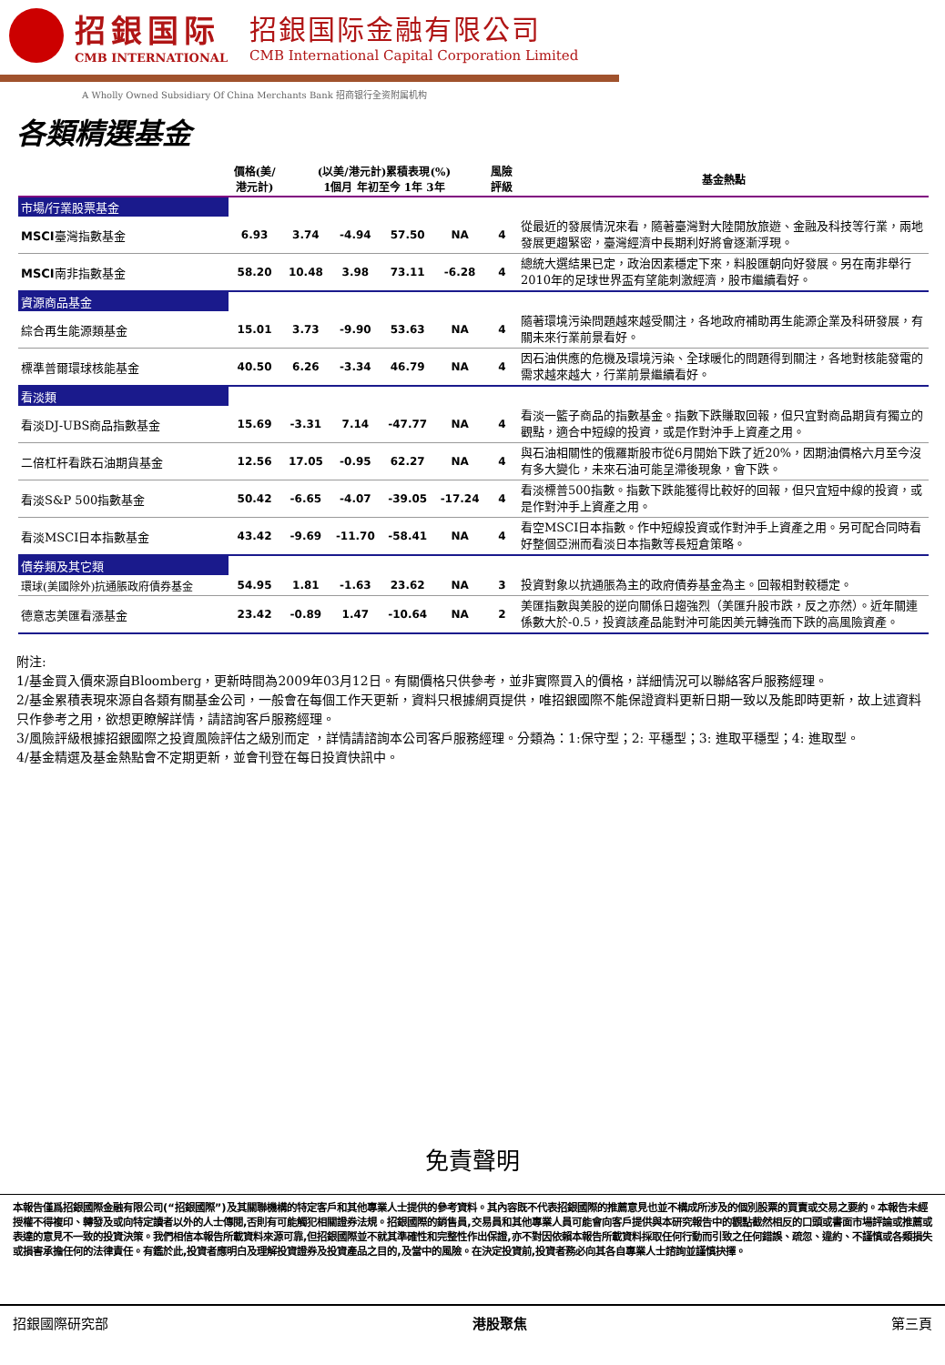招銀国际
CMB INTERNATIONAL
招銀国际金融有限公司
CMB International Capital Corporation Limited
A Wholly Owned Subsidiary Of China Merchants Bank 招商银行全资附属机构
各類精選基金
| | 價格(美/ 港元計) | (以美/港元計)累積表現(%) 1個月 年初至今 1年 3年 | | | | 風險 評級 | 基金熱點 |
| --- | --- | --- | --- | --- | --- | --- | --- |
| 市場/行業股票基金 | | | | | | | |
| MSCI 臺灣指數基金 | 6.93 | 3.74 | -4.94 | 57.50 | NA | 4 | 從最近的發展情況來看，隨著臺灣對大陸開放旅遊、金融及科技等行業，兩地發展更趨緊密，臺灣經濟中長期利好將會逐漸浮現。 |
| MSCI 南非指數基金 | 58.20 | 10.48 | 3.98 | 73.11 | -6.28 | 4 | 總統大選結果已定，政治因素穩定下來，料股匯朝向好發展。另在南非舉行2010年的足球世界盃有望能刺激經濟，股市繼續看好。 |
| 資源商品基金 | | | | | | | |
| 綜合再生能源類基金 | 15.01 | 3.73 | -9.90 | 53.63 | NA | 4 | 隨著環境污染問題越來越受關注，各地政府補助再生能源企業及科研發展，有關未來行業前景看好。 |
| 標準普爾環球核能基金 | 40.50 | 6.26 | -3.34 | 46.79 | NA | 4 | 因石油供應的危機及環境污染、全球暖化的問題得到關注，各地對核能發電的需求越來越大，行業前景繼續看好。 |
| 看淡類 | | | | | | | |
| 看淡DJ-UBS商品指數基金 | 15.69 | -3.31 | 7.14 | -47.77 | NA | 4 | 看淡一籃子商品的指數基金。指數下跌賺取回報，但只宜對商品期貨有獨立的觀點，適合中短線的投資，或是作對沖手上資產之用。 |
| 二倍杠杆看跌石油期貨基金 | 12.56 | 17.05 | -0.95 | 62.27 | NA | 4 | 與石油相關性的俄羅斯股市從6月開始下跌了近20%，因期油價格六月至今沒有多大變化，未來石油可能呈滯後現象，會下跌。 |
| 看淡S&P 500指數基金 | 50.42 | -6.65 | -4.07 | -39.05 | -17.24 | 4 | 看淡標普500指數。指數下跌能獲得比較好的回報，但只宜短中線的投資，或是作對沖手上資產之用。 |
| 看淡MSCI日本指數基金 | 43.42 | -9.69 | -11.70 | -58.41 | NA | 4 | 看空MSCI日本指數。作中短線投資或作對沖手上資產之用。另可配合同時看好整個亞洲而看淡日本指數等長短倉策略。 |
| 債券類及其它類 | | | | | | | |
| 環球(美國除外)抗通脹政府債券基金 | 54.95 | 1.81 | -1.63 | 23.62 | NA | 3 | 投資對象以抗通脹為主的政府債券基金為主。回報相對較穩定。 |
| 德意志美匯看漲基金 | 23.42 | -0.89 | 1.47 | -10.64 | NA | 2 | 美匯指數與美股的逆向關係日趨強烈（美匯升股市跌，反之亦然）。近年關連係數大於-0.5，投資該產品能對沖可能因美元轉強而下跌的高風險資產。 |
附注:
1/基金買入價來源自Bloomberg，更新時間為2009年03月12日。有關價格只供參考，並非實際買入的價格，詳細情況可以聯絡客戶服務經理。
2/基金累積表現來源自各類有關基金公司，一般會在每個工作天更新，資料只根據網頁提供，唯招銀國際不能保證資料更新日期一致以及能即時更新，故上述資料只作參考之用，欲想更瞭解詳情，請諮詢客戶服務經理。
3/風險評級根據招銀國際之投資風險評估之級別而定 ，詳情請諮詢本公司客戶服務經理。分類為：1:保守型；2: 平穩型；3: 進取平穩型；4: 進取型。
4/基金精選及基金熱點會不定期更新，並會刊登在每日投資快訊中。
免責聲明
本報告僅爲招銀國際金融有限公司(“招銀國際”)及其關聯機構的特定客戶和其他專業人士提供的參考資料。其內容既不代表招銀國際的推薦意見也並不構成所涉及的個別股票的買賣或交易之要約。本報告未經授權不得複印、轉發及或向特定讀者以外的人士傳閱,否則有可能觸犯相關證券法規。招銀國際的銷售員,交易員和其他專業人員可能會向客戶提供與本研究報告中的觀點截然相反的口頭或書面市場評論或推薦或表達的意見不一致的投資決策。我們相信本報告所載資料來源可靠,但招銀國際並不就其準確性和完整性作出保證,亦不對因依賴本報告所載資料採取任何行動而引致之任何錯誤、疏忽、違約、不謹慎或各類損失或損害承擔任何的法律責任。有鑑於此,投資者應明白及理解投資證券及投資產品之目的,及當中的風險。在決定投資前,投資者務必向其各自專業人士諮詢並謹慎抉擇。
招銀國際研究部 港股聚焦 第三頁